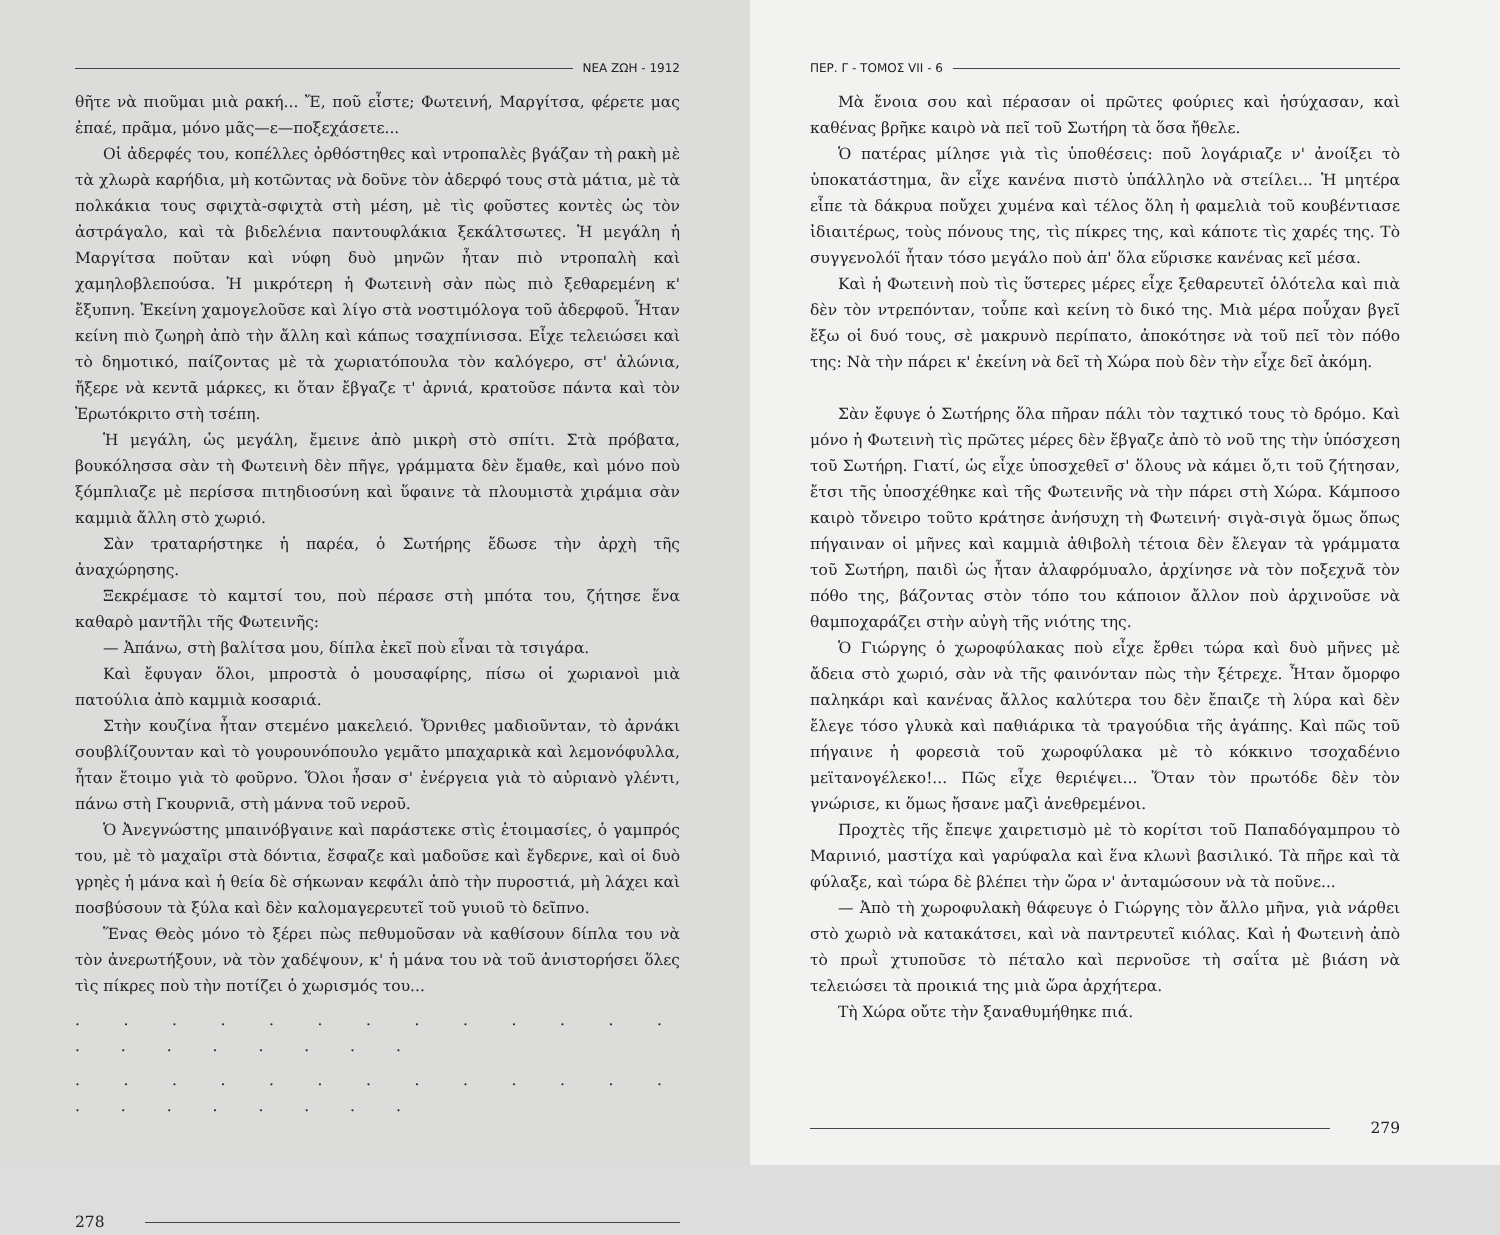ΝΕΑ ΖΩΗ - 1912
θῆτε νὰ πιοῦμαι μιὰ ρακή... Ἔ, ποῦ εἶστε; Φωτεινή, Μαργίτσα, φέρετε μας ἐπαέ, πρᾶμα, μόνο μᾶς—ε—ποξεχάσετε...
Οἱ ἀδερφές του, κοπέλλες ὀρθόστηθες καὶ ντροπαλὲς βγάζαν τὴ ρακὴ μὲ τὰ χλωρὰ καρήδια, μὴ κοτῶντας νὰ δοῦνε τὸν ἀδερφό τους στὰ μάτια, μὲ τὰ πολκάκια τους σφιχτὰ-σφιχτὰ στὴ μέση, μὲ τὶς φοῦστες κοντὲς ὡς τὸν ἀστράγαλο, καὶ τὰ βιδελένια παντουφλάκια ξεκάλτσωτες. Ἡ μεγάλη ἡ Μαργίτσα ποῦταν καὶ νύφη δυὸ μηνῶν ἦταν πιὸ ντροπαλὴ καὶ χαμηλοβλεπούσα. Ἡ μικρότερη ἡ Φωτεινὴ σὰν πὼς πιὸ ξεθαρεμένη κ' ἔξυπνη. Ἐκείνη χαμογελοῦσε καὶ λίγο στὰ νοστιμόλογα τοῦ ἀδερφοῦ. Ἦταν κείνη πιὸ ζωηρὴ ἀπὸ τὴν ἄλλη καὶ κάπως τσαχπίνισσα. Εἶχε τελειώσει καὶ τὸ δημοτικό, παίζοντας μὲ τὰ χωριατόπουλα τὸν καλόγερο, στ' ἀλώνια, ἤξερε νὰ κεντᾶ μάρκες, κι ὅταν ἔβγαζε τ' ἀρνιά, κρατοῦσε πάντα καὶ τὸν Ἐρωτόκριτο στὴ τσέπη.
Ἡ μεγάλη, ὡς μεγάλη, ἔμεινε ἀπὸ μικρὴ στὸ σπίτι. Στὰ πρόβατα, βουκόλησσα σὰν τὴ Φωτεινὴ δὲν πῆγε, γράμματα δὲν ἔμαθε, καὶ μόνο ποὺ ξόμπλιαζε μὲ περίσσα πιτηδιοσύνη καὶ ὕφαινε τὰ πλουμιστὰ χιράμια σὰν καμμιὰ ἄλλη στὸ χωριό.
Σὰν τραταρήστηκε ἡ παρέα, ὁ Σωτήρης ἔδωσε τὴν ἀρχὴ τῆς ἀναχώρησης.
Ξεκρέμασε τὸ καμτσί του, ποὺ πέρασε στὴ μπότα του, ζήτησε ἕνα καθαρὸ μαντῆλι τῆς Φωτεινῆς:
— Ἀπάνω, στὴ βαλίτσα μου, δίπλα ἐκεῖ ποὺ εἶναι τὰ τσιγάρα.
Καὶ ἔφυγαν ὅλοι, μπροστὰ ὁ μουσαφίρης, πίσω οἱ χωριανοὶ μιὰ πατούλια ἀπὸ καμμιὰ κοσαριά.
Στὴν κουζίνα ἦταν στεμένο μακελειό. Ὄρνιθες μαδιοῦνταν, τὸ ἀρνάκι σουβλίζουνταν καὶ τὸ γουρουνόπουλο γεμᾶτο μπαχαρικὰ καὶ λεμονόφυλλα, ἦταν ἕτοιμο γιὰ τὸ φοῦρνο. Ὅλοι ἦσαν σ' ἐνέργεια γιὰ τὸ αὐριανὸ γλέντι, πάνω στὴ Γκουρνιᾶ, στὴ μάννα τοῦ νεροῦ.
Ὁ Ἀνεγνώστης μπαινόβγαινε καὶ παράστεκε στὶς ἑτοιμασίες, ὁ γαμπρός του, μὲ τὸ μαχαῖρι στὰ δόντια, ἔσφαζε καὶ μαδοῦσε καὶ ἔγδερνε, καὶ οἱ δυὸ γρηὲς ἡ μάνα καὶ ἡ θεία δὲ σήκωναν κεφάλι ἀπὸ τὴν πυροστιά, μὴ λάχει καὶ ποσβύσουν τὰ ξύλα καὶ δὲν καλομαγερευτεῖ τοῦ γυιοῦ τὸ δεῖπνο.
Ἕνας Θεὸς μόνο τὸ ξέρει πὼς πεθυμοῦσαν νὰ καθίσουν δίπλα του νὰ τὸν ἀνερωτήξουν, νὰ τὸν χαδέψουν, κ' ἡ μάνα του νὰ τοῦ ἀνιστορήσει ὅλες τὶς πίκρες ποὺ τὴν ποτίζει ὁ χωρισμός του...
. . . . . . . . . . . . . . . . . . . . .
. . . . . . . . . . . . . . . . . . . . .
278
ΠΕΡ. Γ - ΤΟΜΟΣ VII - 6
Μὰ ἔνοια σου καὶ πέρασαν οἱ πρῶτες φούριες καὶ ἡσύχασαν, καὶ καθένας βρῆκε καιρὸ νὰ πεῖ τοῦ Σωτήρη τὰ ὅσα ἤθελε.
Ὁ πατέρας μίλησε γιὰ τὶς ὑποθέσεις: ποῦ λογάριαζε ν' ἀνοίξει τὸ ὑποκατάστημα, ἂν εἶχε κανένα πιστὸ ὑπάλληλο νὰ στείλει... Ἡ μητέρα εἶπε τὰ δάκρυα ποὔχει χυμένα καὶ τέλος ὅλη ἡ φαμελιὰ τοῦ κουβέντιασε ἰδιαιτέρως, τοὺς πόνους της, τὶς πίκρες της, καὶ κάποτε τὶς χαρές της. Τὸ συγγενολόϊ ἦταν τόσο μεγάλο ποὺ ἀπ' ὅλα εὕρισκε κανένας κεῖ μέσα.
Καὶ ἡ Φωτεινὴ ποὺ τὶς ὕστερες μέρες εἶχε ξεθαρευτεῖ ὁλότελα καὶ πιὰ δὲν τὸν ντρεπόνταν, τοὖπε καὶ κείνη τὸ δικό της. Μιὰ μέρα ποὖχαν βγεῖ ἔξω οἱ δυό τους, σὲ μακρυνὸ περίπατο, ἀποκότησε νὰ τοῦ πεῖ τὸν πόθο της: Νὰ τὴν πάρει κ' ἐκείνη νὰ δεῖ τὴ Χώρα ποὺ δὲν τὴν εἶχε δεῖ ἀκόμη.
Σὰν ἔφυγε ὁ Σωτήρης ὅλα πῆραν πάλι τὸν ταχτικό τους τὸ δρόμο. Καὶ μόνο ἡ Φωτεινὴ τὶς πρῶτες μέρες δὲν ἔβγαζε ἀπὸ τὸ νοῦ της τὴν ὑπόσχεση τοῦ Σωτήρη. Γιατί, ὡς εἶχε ὑποσχεθεῖ σ' ὅλους νὰ κάμει ὅ,τι τοῦ ζήτησαν, ἔτσι τῆς ὑποσχέθηκε καὶ τῆς Φωτεινῆς νὰ τὴν πάρει στὴ Χώρα. Κάμποσο καιρὸ τὄνειρο τοῦτο κράτησε ἀνήσυχη τὴ Φωτεινή· σιγὰ-σιγὰ ὅμως ὅπως πήγαιναν οἱ μῆνες καὶ καμμιὰ ἀθιβολὴ τέτοια δὲν ἔλεγαν τὰ γράμματα τοῦ Σωτήρη, παιδὶ ὡς ἦταν ἀλαφρόμυαλο, ἀρχίνησε νὰ τὸν ποξεχνᾶ τὸν πόθο της, βάζοντας στὸν τόπο του κάποιον ἄλλον ποὺ ἀρχινοῦσε νὰ θαμποχαράζει στὴν αὐγὴ τῆς νιότης της.
Ὁ Γιώργης ὁ χωροφύλακας ποὺ εἶχε ἔρθει τώρα καὶ δυὸ μῆνες μὲ ἄδεια στὸ χωριό, σὰν νὰ τῆς φαινόνταν πὼς τὴν ξέτρεχε. Ἦταν ὄμορφο παληκάρι καὶ κανένας ἄλλος καλύτερα του δὲν ἔπαιζε τὴ λύρα καὶ δὲν ἔλεγε τόσο γλυκὰ καὶ παθιάρικα τὰ τραγούδια τῆς ἀγάπης. Καὶ πῶς τοῦ πήγαινε ἡ φορεσιὰ τοῦ χωροφύλακα μὲ τὸ κόκκινο τσοχαδένιο μεϊτανογέλεκο!... Πῶς εἶχε θεριέψει... Ὅταν τὸν πρωτόδε δὲν τὸν γνώρισε, κι ὅμως ἤσανε μαζὶ ἀνεθρεμένοι.
Προχτὲς τῆς ἔπεψε χαιρετισμὸ μὲ τὸ κορίτσι τοῦ Παπαδόγαμπρου τὸ Μαρινιό, μαστίχα καὶ γαρύφαλα καὶ ἕνα κλωνὶ βασιλικό. Τὰ πῆρε καὶ τὰ φύλαξε, καὶ τώρα δὲ βλέπει τὴν ὥρα ν' ἀνταμώσουν νὰ τὰ ποῦνε...
— Ἀπὸ τὴ χωροφυλακὴ θάφευγε ὁ Γιώργης τὸν ἄλλο μῆνα, γιὰ νάρθει στὸ χωριὸ νὰ κατακάτσει, καὶ νὰ παντρευτεῖ κιόλας. Καὶ ἡ Φωτεινὴ ἀπὸ τὸ πρωῒ χτυποῦσε τὸ πέταλο καὶ περνοῦσε τὴ σαΐτα μὲ βιάση νὰ τελειώσει τὰ προικιά της μιὰ ὥρα ἀρχήτερα.
Τὴ Χώρα οὔτε τὴν ξαναθυμήθηκε πιά.
279